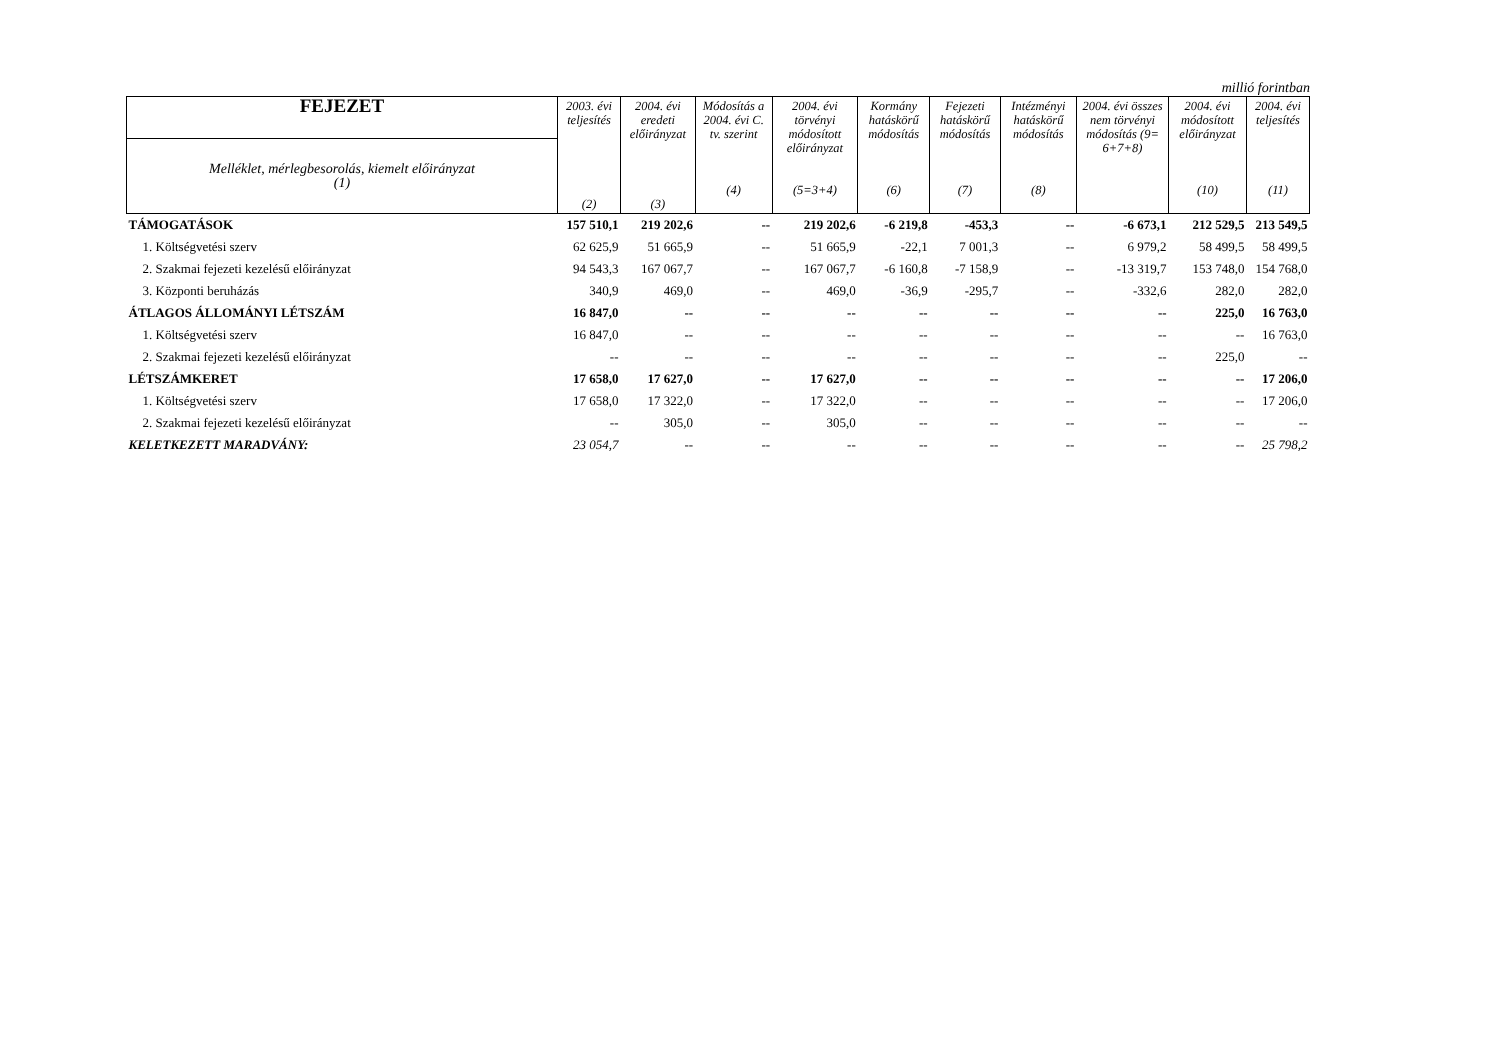millió forintban
| FEJEZET | 2003. évi teljesítés (2) | 2004. évi eredeti előirányzat (3) | Módosítás a 2004. évi C. tv. szerint (4) | 2004. évi törvényi módosított előirányzat (5=3+4) | Kormány hatáskörű módosítás (6) | Fejezeti hatáskörű módosítás (7) | Intézményi hatáskörű módosítás (8) | 2004. évi összes nem törvényi módosítás (9= 6+7+8) | 2004. évi módosított előirányzat (10) | 2004. évi teljesítés (11) |
| --- | --- | --- | --- | --- | --- | --- | --- | --- | --- | --- |
| Melléklet, mérlegbesorolás, kiemelt előirányzat (1) | | | | | | | | | | |
| TÁMOGATÁSOK | 157 510,1 | 219 202,6 | -- | 219 202,6 | -6 219,8 | -453,3 | -- | -6 673,1 | 212 529,5 | 213 549,5 |
| 1. Költségvetési szerv | 62 625,9 | 51 665,9 | -- | 51 665,9 | -22,1 | 7 001,3 | -- | 6 979,2 | 58 499,5 | 58 499,5 |
| 2. Szakmai fejezeti kezelésű előirányzat | 94 543,3 | 167 067,7 | -- | 167 067,7 | -6 160,8 | -7 158,9 | -- | -13 319,7 | 153 748,0 | 154 768,0 |
| 3. Központi beruházás | 340,9 | 469,0 | -- | 469,0 | -36,9 | -295,7 | -- | -332,6 | 282,0 | 282,0 |
| ÁTLAGOS ÁLLOMÁNYI LÉTSZÁM | 16 847,0 | -- | -- | -- | -- | -- | -- | -- | 225,0 | 16 763,0 |
| 1. Költségvetési szerv | 16 847,0 | -- | -- | -- | -- | -- | -- | -- | -- | 16 763,0 |
| 2. Szakmai fejezeti kezelésű előirányzat | -- | -- | -- | -- | -- | -- | -- | -- | 225,0 | -- |
| LÉTSZÁMKERET | 17 658,0 | 17 627,0 | -- | 17 627,0 | -- | -- | -- | -- | -- | 17 206,0 |
| 1. Költségvetési szerv | 17 658,0 | 17 322,0 | -- | 17 322,0 | -- | -- | -- | -- | -- | 17 206,0 |
| 2. Szakmai fejezeti kezelésű előirányzat | -- | 305,0 | -- | 305,0 | -- | -- | -- | -- | -- | -- |
| KELETKEZETT MARADVÁNY: | 23 054,7 | -- | -- | -- | -- | -- | -- | -- | -- | 25 798,2 |